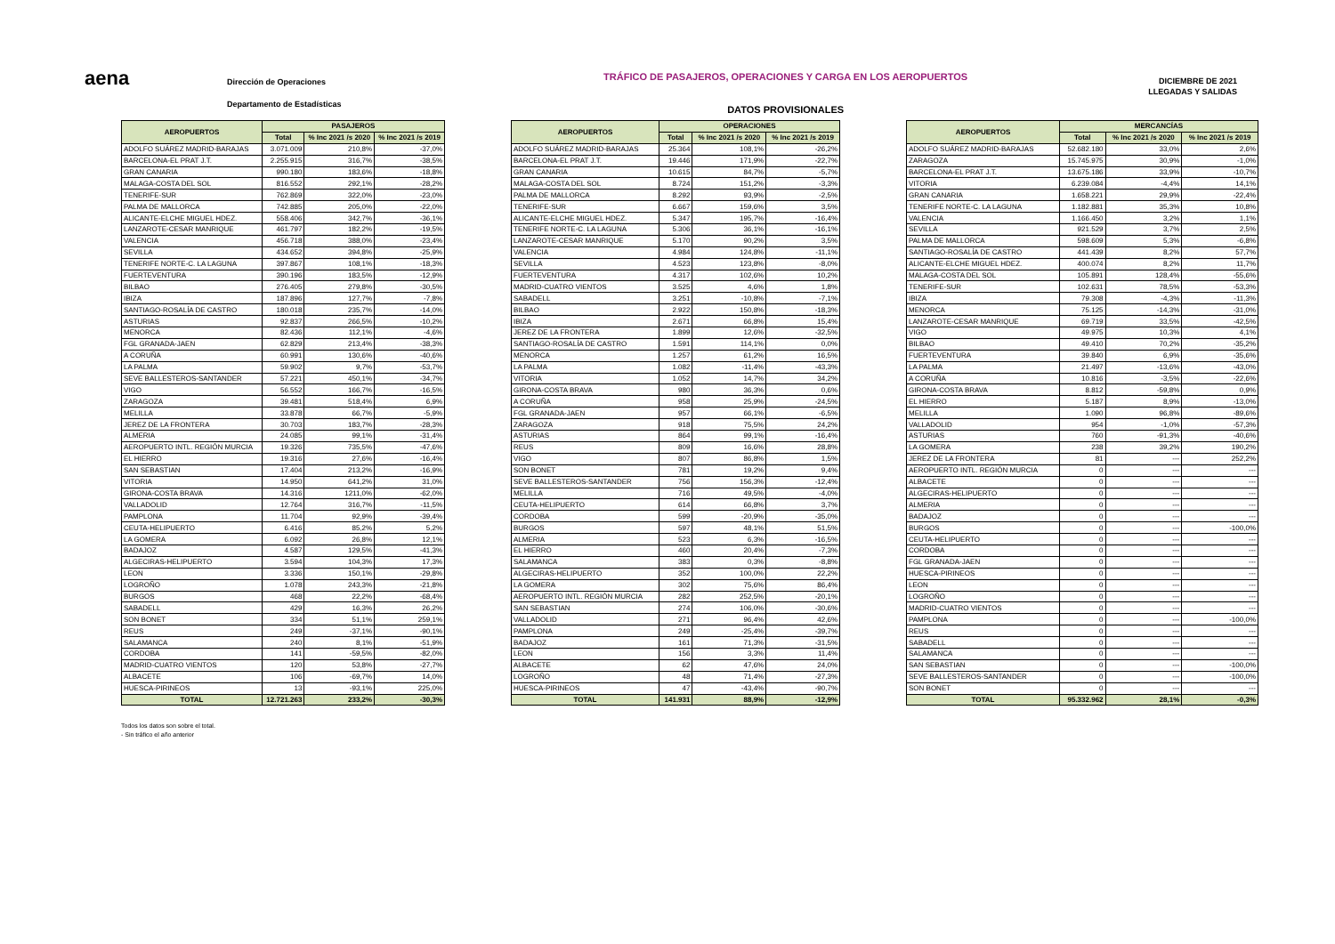aena
Dirección de Operaciones
Departamento de Estadísticas
TRÁFICO DE PASAJEROS, OPERACIONES Y CARGA EN LOS AEROPUERTOS
DATOS PROVISIONALES
DICIEMBRE DE 2021
LLEGADAS Y SALIDAS
| AEROPUERTOS | PASAJEROS | | |
| --- | --- | --- | --- |
| | Total | % Inc 2021 /s 2020 | % Inc 2021 /s 2019 |
| ADOLFO SUÁREZ MADRID-BARAJAS | 3.071.009 | 210,8% | -37,0% |
| BARCELONA-EL PRAT J.T. | 2.255.915 | 316,7% | -38,5% |
| GRAN CANARIA | 990.180 | 183,6% | -18,8% |
| MALAGA-COSTA DEL SOL | 816.552 | 292,1% | -28,2% |
| TENERIFE-SUR | 762.869 | 322,0% | -23,0% |
| PALMA DE MALLORCA | 742.885 | 205,0% | -22,0% |
| ALICANTE-ELCHE MIGUEL HDEZ. | 558.406 | 342,7% | -36,1% |
| LANZAROTE-CESAR MANRIQUE | 461.797 | 182,2% | -19,5% |
| VALENCIA | 456.718 | 388,0% | -23,4% |
| SEVILLA | 434.652 | 394,8% | -25,9% |
| TENERIFE NORTE-C. LA LAGUNA | 397.867 | 108,1% | -18,3% |
| FUERTEVENTURA | 390.196 | 183,5% | -12,9% |
| BILBAO | 276.405 | 279,8% | -30,5% |
| IBIZA | 187.896 | 127,7% | -7,8% |
| SANTIAGO-ROSALÍA DE CASTRO | 180.018 | 235,7% | -14,0% |
| ASTURIAS | 92.837 | 266,5% | -10,2% |
| MENORCA | 82.436 | 112,1% | -4,6% |
| FGL GRANADA-JAEN | 62.829 | 213,4% | -38,3% |
| A CORUÑA | 60.991 | 130,6% | -40,6% |
| LA PALMA | 59.902 | 9,7% | -53,7% |
| SEVE BALLESTEROS-SANTANDER | 57.221 | 450,1% | -34,7% |
| VIGO | 56.552 | 166,7% | -16,5% |
| ZARAGOZA | 39.481 | 518,4% | 6,9% |
| MELILLA | 33.878 | 66,7% | -5,9% |
| JEREZ DE LA FRONTERA | 30.703 | 183,7% | -28,3% |
| ALMERIA | 24.085 | 99,1% | -31,4% |
| AEROPUERTO INTL. REGIÓN MURCIA | 19.326 | 735,5% | -47,6% |
| EL HIERRO | 19.316 | 27,6% | -16,4% |
| SAN SEBASTIAN | 17.404 | 213,2% | -16,9% |
| VITORIA | 14.950 | 641,2% | 31,0% |
| GIRONA-COSTA BRAVA | 14.316 | 1211,0% | -62,0% |
| VALLADOLID | 12.764 | 316,7% | -11,5% |
| PAMPLONA | 11.704 | 92,9% | -39,4% |
| CEUTA-HELIPUERTO | 6.416 | 85,2% | 5,2% |
| LA GOMERA | 6.092 | 26,8% | 12,1% |
| BADAJOZ | 4.587 | 129,5% | -41,3% |
| ALGECIRAS-HELIPUERTO | 3.594 | 104,3% | 17,3% |
| LEON | 3.336 | 150,1% | -29,8% |
| LOGROÑO | 1.078 | 243,3% | -21,8% |
| BURGOS | 468 | 22,2% | -68,4% |
| SABADELL | 429 | 16,3% | 26,2% |
| SON BONET | 334 | 51,1% | 259,1% |
| REUS | 249 | -37,1% | -90,1% |
| SALAMANCA | 240 | 8,1% | -51,9% |
| CORDOBA | 141 | -59,5% | -82,0% |
| MADRID-CUATRO VIENTOS | 120 | 53,8% | -27,7% |
| ALBACETE | 106 | -69,7% | 14,0% |
| HUESCA-PIRINEOS | 13 | -93,1% | 225,0% |
| TOTAL | 12.721.263 | 233,2% | -30,3% |
| AEROPUERTOS | OPERACIONES | | |
| --- | --- | --- | --- |
| | Total | % Inc 2021 /s 2020 | % Inc 2021 /s 2019 |
| ADOLFO SUÁREZ MADRID-BARAJAS | 25.364 | 108,1% | -26,2% |
| BARCELONA-EL PRAT J.T. | 19.446 | 171,9% | -22,7% |
| GRAN CANARIA | 10.615 | 84,7% | -5,7% |
| MALAGA-COSTA DEL SOL | 8.724 | 151,2% | -3,3% |
| PALMA DE MALLORCA | 8.292 | 93,9% | -2,5% |
| TENERIFE-SUR | 6.667 | 159,6% | 3,5% |
| ALICANTE-ELCHE MIGUEL HDEZ. | 5.347 | 195,7% | -16,4% |
| TENERIFE NORTE-C. LA LAGUNA | 5.306 | 36,1% | -16,1% |
| LANZAROTE-CESAR MANRIQUE | 5.170 | 90,2% | 3,5% |
| VALENCIA | 4.984 | 124,8% | -11,1% |
| SEVILLA | 4.523 | 123,8% | -8,0% |
| FUERTEVENTURA | 4.317 | 102,6% | 10,2% |
| MADRID-CUATRO VIENTOS | 3.525 | 4,6% | 1,8% |
| SABADELL | 3.251 | -10,8% | -7,1% |
| BILBAO | 2.922 | 150,8% | -18,3% |
| IBIZA | 2.671 | 66,8% | 15,4% |
| JEREZ DE LA FRONTERA | 1.899 | 12,6% | -32,5% |
| SANTIAGO-ROSALÍA DE CASTRO | 1.591 | 114,1% | 0,0% |
| MENORCA | 1.257 | 61,2% | 16,5% |
| LA PALMA | 1.082 | -11,4% | -43,3% |
| VITORIA | 1.052 | 14,7% | 34,2% |
| GIRONA-COSTA BRAVA | 980 | 36,3% | 0,6% |
| A CORUÑA | 958 | 25,9% | -24,5% |
| FGL GRANADA-JAEN | 957 | 66,1% | -6,5% |
| ZARAGOZA | 918 | 75,5% | 24,2% |
| ASTURIAS | 864 | 99,1% | -16,4% |
| REUS | 809 | 16,6% | 28,8% |
| VIGO | 807 | 86,8% | 1,5% |
| SON BONET | 781 | 19,2% | 9,4% |
| SEVE BALLESTEROS-SANTANDER | 756 | 156,3% | -12,4% |
| MELILLA | 716 | 49,5% | -4,0% |
| CEUTA-HELIPUERTO | 614 | 66,8% | 3,7% |
| CORDOBA | 599 | -20,9% | -35,0% |
| BURGOS | 597 | 48,1% | 51,5% |
| ALMERIA | 523 | 6,3% | -16,5% |
| EL HIERRO | 460 | 20,4% | -7,3% |
| SALAMANCA | 383 | 0,3% | -8,8% |
| ALGECIRAS-HELIPUERTO | 352 | 100,0% | 22,2% |
| LA GOMERA | 302 | 75,6% | 86,4% |
| AEROPUERTO INTL. REGIÓN MURCIA | 282 | 252,5% | -20,1% |
| SAN SEBASTIAN | 274 | 106,0% | -30,6% |
| VALLADOLID | 271 | 96,4% | 42,6% |
| PAMPLONA | 249 | -25,4% | -39,7% |
| BADAJOZ | 161 | 71,3% | -31,5% |
| LEON | 156 | 3,3% | 11,4% |
| ALBACETE | 62 | 47,6% | 24,0% |
| LOGROÑO | 48 | 71,4% | -27,3% |
| HUESCA-PIRINEOS | 47 | -43,4% | -90,7% |
| TOTAL | 141.931 | 88,9% | -12,9% |
| AEROPUERTOS | MERCANCÍAS | | |
| --- | --- | --- | --- |
| | Total | % Inc 2021 /s 2020 | % Inc 2021 /s 2019 |
| ADOLFO SUÁREZ MADRID-BARAJAS | 52.682.180 | 33,0% | 2,6% |
| ZARAGOZA | 15.745.975 | 30,9% | -1,0% |
| BARCELONA-EL PRAT J.T. | 13.675.186 | 33,9% | -10,7% |
| VITORIA | 6.239.084 | -4,4% | 14,1% |
| GRAN CANARIA | 1.658.221 | 29,9% | -22,4% |
| TENERIFE NORTE-C. LA LAGUNA | 1.182.881 | 35,3% | 10,8% |
| VALENCIA | 1.166.450 | 3,2% | 1,1% |
| SEVILLA | 921.529 | 3,7% | 2,5% |
| PALMA DE MALLORCA | 598.609 | 5,3% | -6,8% |
| SANTIAGO-ROSALÍA DE CASTRO | 441.439 | 8,2% | 57,7% |
| ALICANTE-ELCHE MIGUEL HDEZ. | 400.074 | 8,2% | 11,7% |
| MALAGA-COSTA DEL SOL | 105.891 | 128,4% | -55,6% |
| TENERIFE-SUR | 102.631 | 78,5% | -53,3% |
| IBIZA | 79.308 | -4,3% | -11,3% |
| MENORCA | 75.125 | -14,3% | -31,0% |
| LANZAROTE-CESAR MANRIQUE | 69.719 | 33,5% | -42,5% |
| VIGO | 49.975 | 10,3% | 4,1% |
| BILBAO | 49.410 | 70,2% | -35,2% |
| FUERTEVENTURA | 39.840 | 6,9% | -35,6% |
| LA PALMA | 21.497 | -13,6% | -43,0% |
| A CORUÑA | 10.816 | -3,5% | -22,6% |
| GIRONA-COSTA BRAVA | 8.812 | -59,8% | 0,9% |
| EL HIERRO | 5.187 | 8,9% | -13,0% |
| MELILLA | 1.090 | 96,8% | -89,6% |
| VALLADOLID | 954 | -1,0% | -57,3% |
| ASTURIAS | 760 | -91,3% | -40,6% |
| LA GOMERA | 238 | 39,2% | 190,2% |
| JEREZ DE LA FRONTERA | 81 | --- | 252,2% |
| AEROPUERTO INTL. REGIÓN MURCIA | 0 | --- | --- |
| ALBACETE | 0 | --- | --- |
| ALGECIRAS-HELIPUERTO | 0 | --- | --- |
| ALMERIA | 0 | --- | --- |
| BADAJOZ | 0 | --- | --- |
| BURGOS | 0 | --- | -100,0% |
| CEUTA-HELIPUERTO | 0 | --- | --- |
| CORDOBA | 0 | --- | --- |
| FGL GRANADA-JAEN | 0 | --- | --- |
| HUESCA-PIRINEOS | 0 | --- | --- |
| LEON | 0 | --- | --- |
| LOGROÑO | 0 | --- | --- |
| MADRID-CUATRO VIENTOS | 0 | --- | --- |
| PAMPLONA | 0 | --- | -100,0% |
| REUS | 0 | --- | --- |
| SABADELL | 0 | --- | --- |
| SALAMANCA | 0 | --- | --- |
| SAN SEBASTIAN | 0 | --- | -100,0% |
| SEVE BALLESTEROS-SANTANDER | 0 | --- | -100,0% |
| SON BONET | 0 | --- | --- |
| TOTAL | 95.332.962 | 28,1% | -0,3% |
Todos los datos son sobre el total.
- Sin tráfico el año anterior